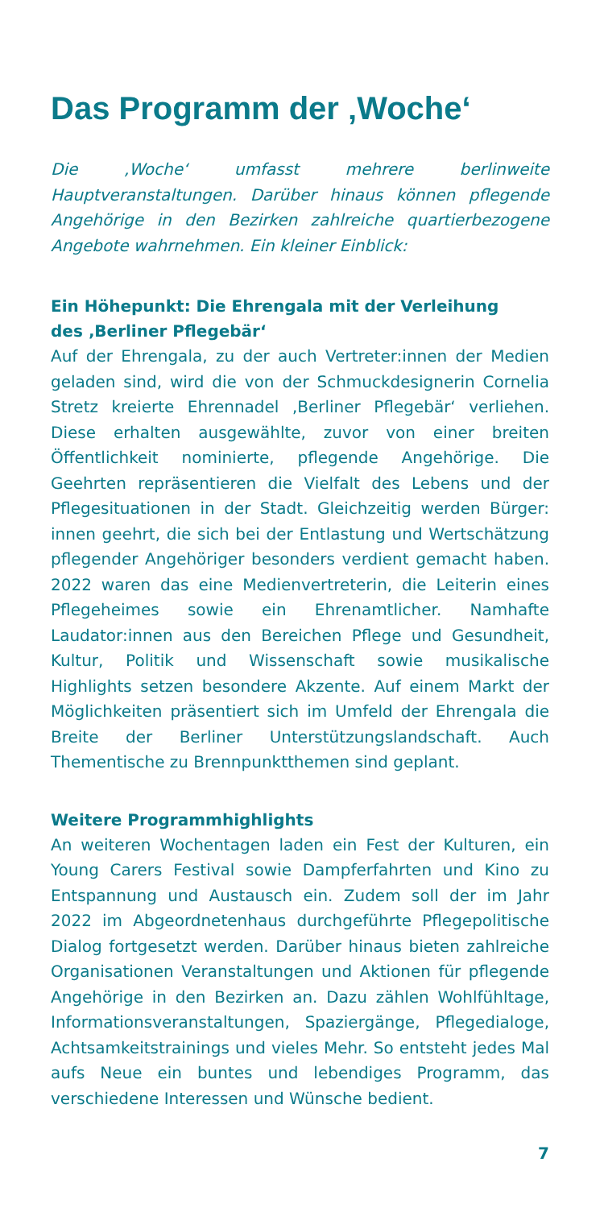Das Programm der ‚Woche‘
Die ‚Woche‘ umfasst mehrere berlinweite Hauptveranstaltungen. Darüber hinaus können pflegende Angehörige in den Bezirken zahlreiche quartierbezogene Angebote wahrnehmen. Ein kleiner Einblick:
Ein Höhepunkt: Die Ehrengala mit der Verleihung
des ‚Berliner Pflegebär‘
Auf der Ehrengala, zu der auch Vertreter:innen der Medien geladen sind, wird die von der Schmuckdesignerin Cornelia Stretz kreierte Ehrennadel ‚Berliner Pflegebär‘ verliehen. Diese erhalten ausgewählte, zuvor von einer breiten Öffentlichkeit nominierte, pflegende Angehörige. Die Geehrten repräsentieren die Vielfalt des Lebens und der Pflegesituationen in der Stadt. Gleichzeitig werden Bürger: innen geehrt, die sich bei der Entlastung und Wertschätzung pflegender Angehöriger besonders verdient gemacht haben. 2022 waren das eine Medienvertreterin, die Leiterin eines Pflegeheimes sowie ein Ehrenamtlicher. Namhafte Laudator:innen aus den Bereichen Pflege und Gesundheit, Kultur, Politik und Wissenschaft sowie musikalische Highlights setzen besondere Akzente. Auf einem Markt der Möglichkeiten präsentiert sich im Umfeld der Ehrengala die Breite der Berliner Unterstützungslandschaft. Auch Thementische zu Brennpunktthemen sind geplant.
Weitere Programmhighlights
An weiteren Wochentagen laden ein Fest der Kulturen, ein Young Carers Festival sowie Dampferfahrten und Kino zu Entspannung und Austausch ein. Zudem soll der im Jahr 2022 im Abgeordnetenhaus durchgeführte Pflegepolitische Dialog fortgesetzt werden. Darüber hinaus bieten zahlreiche Organisationen Veranstaltungen und Aktionen für pflegende Angehörige in den Bezirken an. Dazu zählen Wohlfühltage, Informationsveranstaltungen, Spaziergänge, Pflegedialoge, Achtsamkeitstrainings und vieles Mehr. So entsteht jedes Mal aufs Neue ein buntes und lebendiges Programm, das verschiedene Interessen und Wünsche bedient.
7